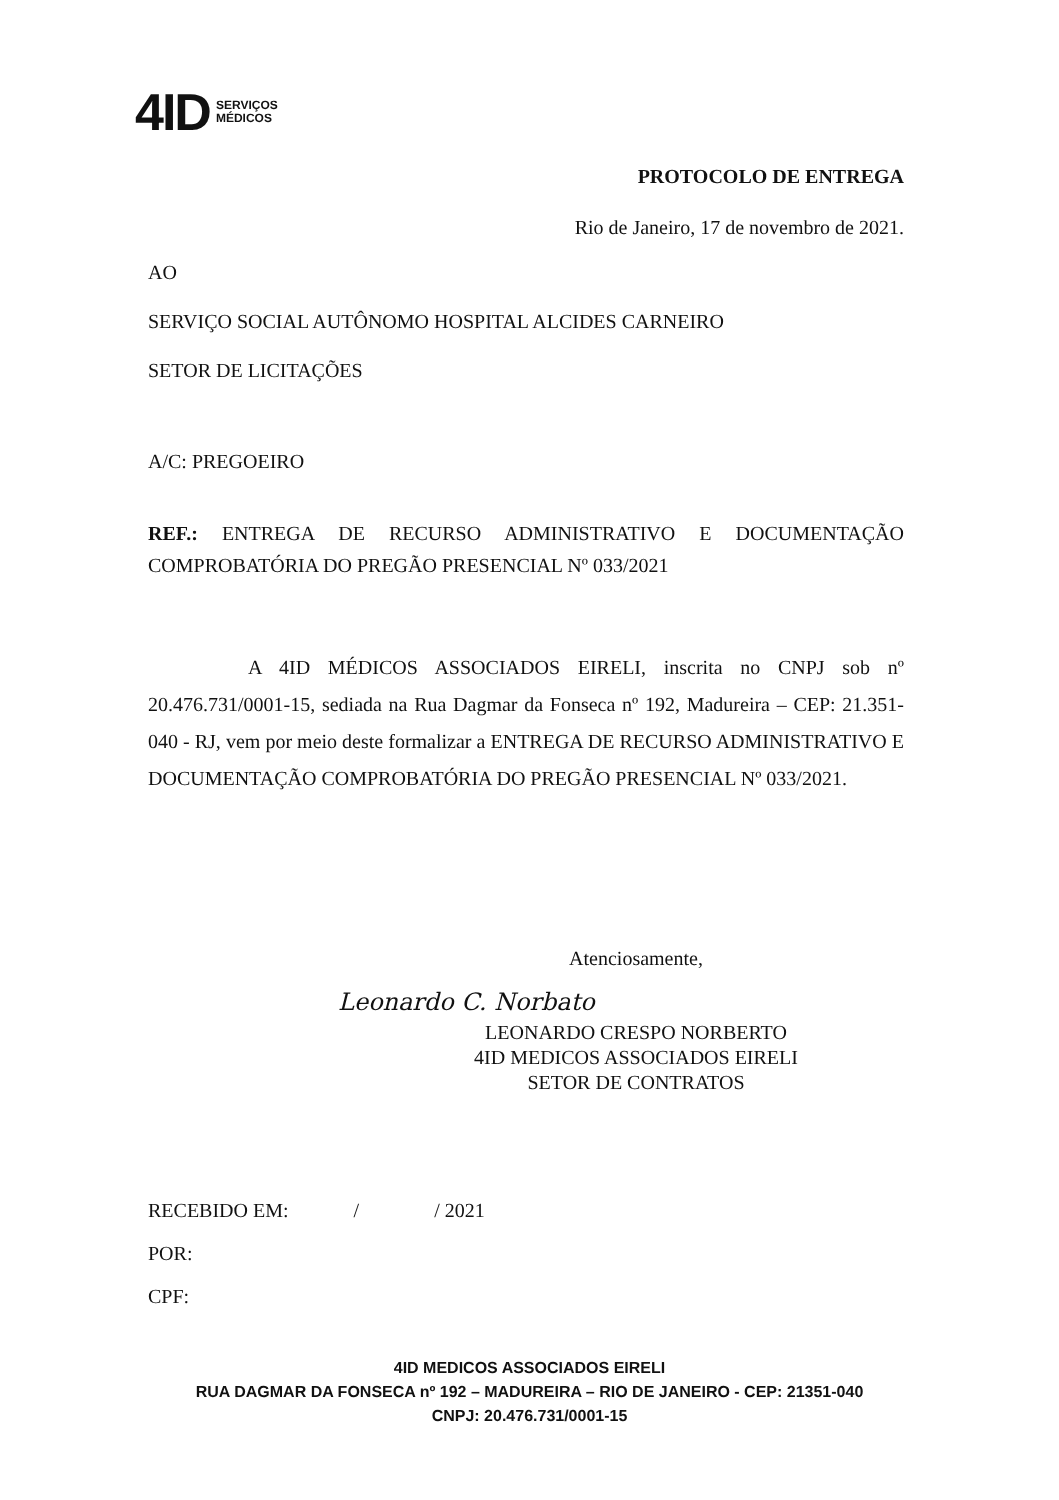4ID SERVIÇOS
MÉDICOS
PROTOCOLO DE ENTREGA
Rio de Janeiro, 17 de novembro de 2021.
AO
SERVIÇO SOCIAL AUTÔNOMO HOSPITAL ALCIDES CARNEIRO
SETOR DE LICITAÇÕES
A/C: PREGOEIRO
REF.: ENTREGA DE RECURSO ADMINISTRATIVO E DOCUMENTAÇÃO COMPROBATÓRIA DO PREGÃO PRESENCIAL Nº 033/2021
A 4ID MÉDICOS ASSOCIADOS EIRELI, inscrita no CNPJ sob nº 20.476.731/0001-15, sediada na Rua Dagmar da Fonseca nº 192, Madureira – CEP: 21.351-040 - RJ, vem por meio deste formalizar a ENTREGA DE RECURSO ADMINISTRATIVO E DOCUMENTAÇÃO COMPROBATÓRIA DO PREGÃO PRESENCIAL Nº 033/2021.
Atenciosamente,
Leonardo C. Norbato
LEONARDO CRESPO NORBERTO
4ID MEDICOS ASSOCIADOS EIRELI
SETOR DE CONTRATOS
RECEBIDO EM: / / 2021
POR:
CPF:
4ID MEDICOS ASSOCIADOS EIRELI
RUA DAGMAR DA FONSECA nº 192 – MADUREIRA – RIO DE JANEIRO - CEP: 21351-040
CNPJ: 20.476.731/0001-15